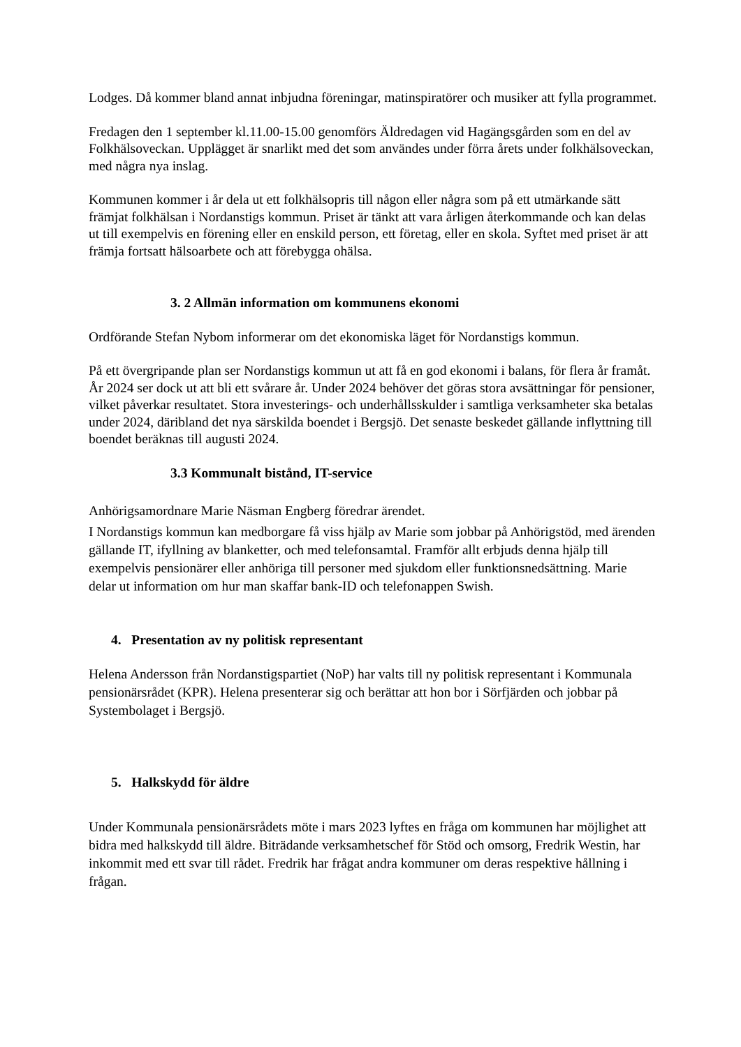Lodges. Då kommer bland annat inbjudna föreningar, matinspiratörer och musiker att fylla programmet.
Fredagen den 1 september kl.11.00-15.00 genomförs Äldredagen vid Hagängsgården som en del av Folkhälsoveckan. Upplägget är snarlikt med det som användes under förra årets under folkhälsoveckan, med några nya inslag.
Kommunen kommer i år dela ut ett folkhälsopris till någon eller några som på ett utmärkande sätt främjat folkhälsan i Nordanstigs kommun. Priset är tänkt att vara årligen återkommande och kan delas ut till exempelvis en förening eller en enskild person, ett företag, eller en skola. Syftet med priset är att främja fortsatt hälsoarbete och att förebygga ohälsa.
3. 2 Allmän information om kommunens ekonomi
Ordförande Stefan Nybom informerar om det ekonomiska läget för Nordanstigs kommun.
På ett övergripande plan ser Nordanstigs kommun ut att få en god ekonomi i balans, för flera år framåt. År 2024 ser dock ut att bli ett svårare år. Under 2024 behöver det göras stora avsättningar för pensioner, vilket påverkar resultatet. Stora investerings- och underhållsskulder i samtliga verksamheter ska betalas under 2024, däribland det nya särskilda boendet i Bergsjö. Det senaste beskedet gällande inflyttning till boendet beräknas till augusti 2024.
3.3 Kommunalt bistånd, IT-service
Anhörigsamordnare Marie Näsman Engberg föredrar ärendet.
I Nordanstigs kommun kan medborgare få viss hjälp av Marie som jobbar på Anhörigstöd, med ärenden gällande IT, ifyllning av blanketter, och med telefonsamtal. Framför allt erbjuds denna hjälp till exempelvis pensionärer eller anhöriga till personer med sjukdom eller funktionsnedsättning. Marie delar ut information om hur man skaffar bank-ID och telefonappen Swish.
4. Presentation av ny politisk representant
Helena Andersson från Nordanstigspartiet (NoP) har valts till ny politisk representant i Kommunala pensionärsrådet (KPR). Helena presenterar sig och berättar att hon bor i Sörfjärden och jobbar på Systembolaget i Bergsjö.
5. Halkskydd för äldre
Under Kommunala pensionärsrådets möte i mars 2023 lyftes en fråga om kommunen har möjlighet att bidra med halkskydd till äldre. Biträdande verksamhetschef för Stöd och omsorg, Fredrik Westin, har inkommit med ett svar till rådet. Fredrik har frågat andra kommuner om deras respektive hållning i frågan.